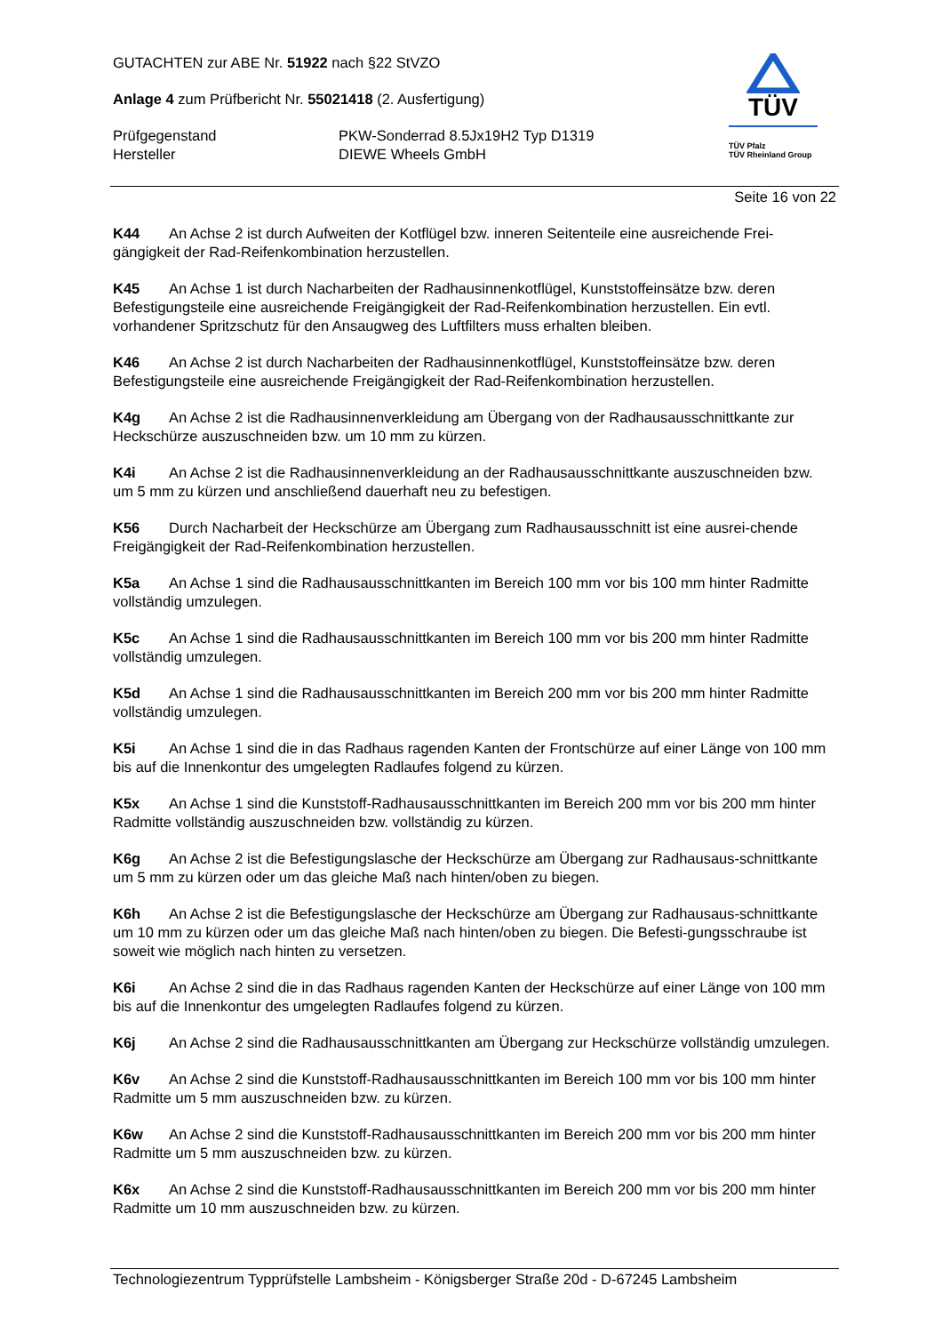GUTACHTEN zur ABE Nr. 51922 nach §22 StVZO
Anlage 4 zum Prüfbericht Nr. 55021418 (2. Ausfertigung)
Prüfgegenstand PKW-Sonderrad 8.5Jx19H2 Typ D1319
Hersteller DIEWE Wheels GmbH
TÜV
TÜV Pfalz
TÜV Rheinland Group
Seite 16 von 22
K44 An Achse 2 ist durch Aufweiten der Kotflügel bzw. inneren Seitenteile eine ausreichende Frei-gängigkeit der Rad-Reifenkombination herzustellen.
K45 An Achse 1 ist durch Nacharbeiten der Radhausinnenkotflügel, Kunststoffeinsätze bzw. deren Befestigungsteile eine ausreichende Freigängigkeit der Rad-Reifenkombination herzustellen. Ein evtl. vorhandener Spritzschutz für den Ansaugweg des Luftfilters muss erhalten bleiben.
K46 An Achse 2 ist durch Nacharbeiten der Radhausinnenkotflügel, Kunststoffeinsätze bzw. deren Befestigungsteile eine ausreichende Freigängigkeit der Rad-Reifenkombination herzustellen.
K4g An Achse 2 ist die Radhausinnenverkleidung am Übergang von der Radhausausschnittkante zur Heckschürze auszuschneiden bzw. um 10 mm zu kürzen.
K4i An Achse 2 ist die Radhausinnenverkleidung an der Radhausausschnittkante auszuschneiden bzw. um 5 mm zu kürzen und anschließend dauerhaft neu zu befestigen.
K56 Durch Nacharbeit der Heckschürze am Übergang zum Radhausausschnitt ist eine ausrei-chende Freigängigkeit der Rad-Reifenkombination herzustellen.
K5a An Achse 1 sind die Radhausausschnittkanten im Bereich 100 mm vor bis 100 mm hinter Radmitte vollständig umzulegen.
K5c An Achse 1 sind die Radhausausschnittkanten im Bereich 100 mm vor bis 200 mm hinter Radmitte vollständig umzulegen.
K5d An Achse 1 sind die Radhausausschnittkanten im Bereich 200 mm vor bis 200 mm hinter Radmitte vollständig umzulegen.
K5i An Achse 1 sind die in das Radhaus ragenden Kanten der Frontschürze auf einer Länge von 100 mm bis auf die Innenkontur des umgelegten Radlaufes folgend zu kürzen.
K5x An Achse 1 sind die Kunststoff-Radhausausschnittkanten im Bereich 200 mm vor bis 200 mm hinter Radmitte vollständig auszuschneiden bzw. vollständig zu kürzen.
K6g An Achse 2 ist die Befestigungslasche der Heckschürze am Übergang zur Radhausaus-schnittkante um 5 mm zu kürzen oder um das gleiche Maß nach hinten/oben zu biegen.
K6h An Achse 2 ist die Befestigungslasche der Heckschürze am Übergang zur Radhausaus-schnittkante um 10 mm zu kürzen oder um das gleiche Maß nach hinten/oben zu biegen. Die Befesti-gungsschraube ist soweit wie möglich nach hinten zu versetzen.
K6i An Achse 2 sind die in das Radhaus ragenden Kanten der Heckschürze auf einer Länge von 100 mm bis auf die Innenkontur des umgelegten Radlaufes folgend zu kürzen.
K6j An Achse 2 sind die Radhausausschnittkanten am Übergang zur Heckschürze vollständig umzulegen.
K6v An Achse 2 sind die Kunststoff-Radhausausschnittkanten im Bereich 100 mm vor bis 100 mm hinter Radmitte um 5 mm auszuschneiden bzw. zu kürzen.
K6w An Achse 2 sind die Kunststoff-Radhausausschnittkanten im Bereich 200 mm vor bis 200 mm hinter Radmitte um 5 mm auszuschneiden bzw. zu kürzen.
K6x An Achse 2 sind die Kunststoff-Radhausausschnittkanten im Bereich 200 mm vor bis 200 mm hinter Radmitte um 10 mm auszuschneiden bzw. zu kürzen.
Technologiezentrum Typprüfstelle Lambsheim - Königsberger Straße 20d - D-67245 Lambsheim